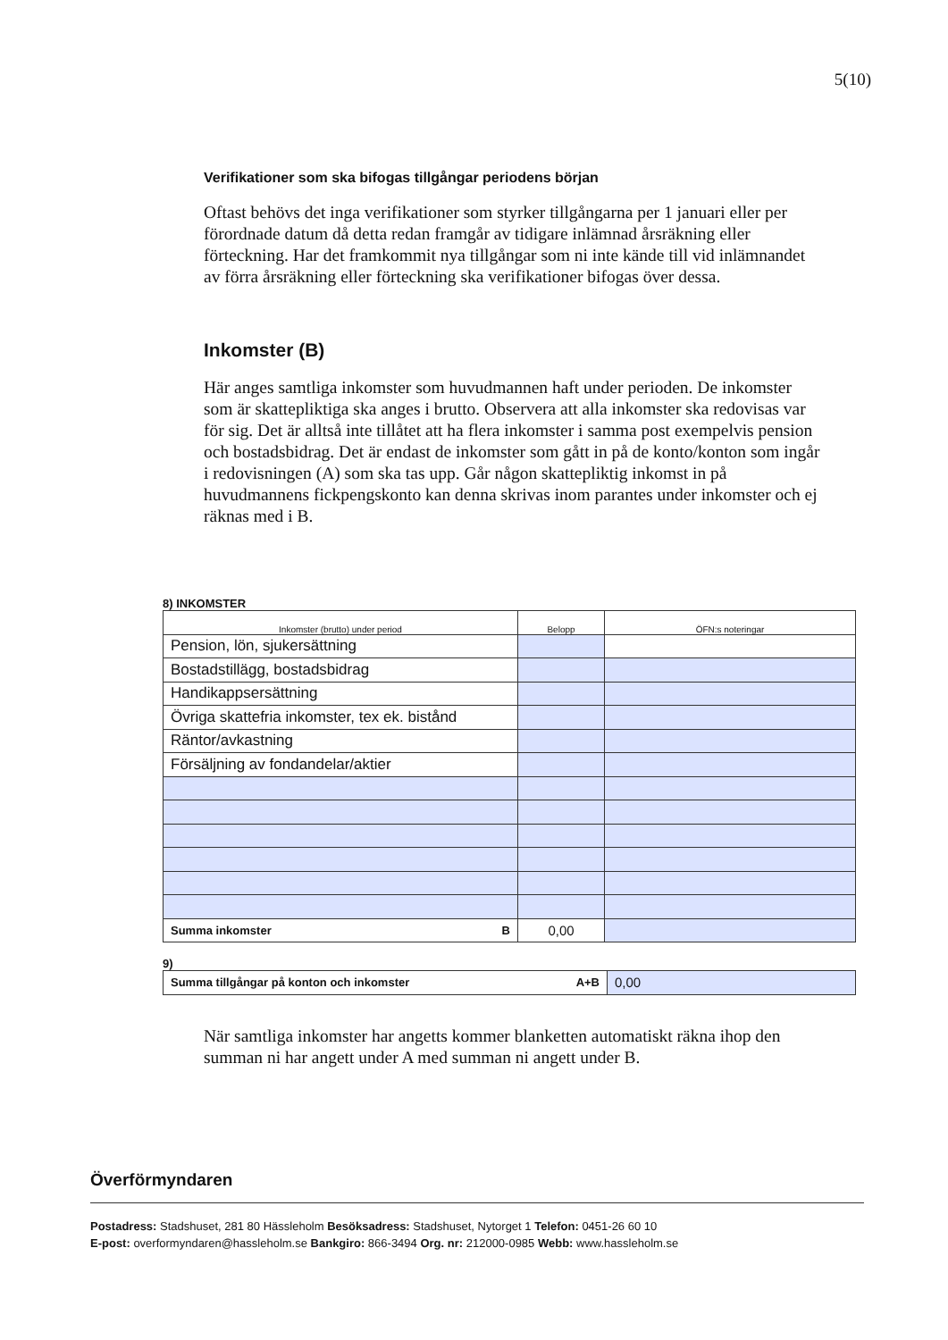5(10)
Verifikationer som ska bifogas tillgångar periodens början
Oftast behövs det inga verifikationer som styrker tillgångarna per 1 januari eller per förordnade datum då detta redan framgår av tidigare inlämnad årsräkning eller förteckning. Har det framkommit nya tillgångar som ni inte kände till vid inlämnandet av förra årsräkning eller förteckning ska verifikationer bifogas över dessa.
Inkomster (B)
Här anges samtliga inkomster som huvudmannen haft under perioden. De inkomster som är skattepliktiga ska anges i brutto. Observera att alla inkomster ska redovisas var för sig. Det är alltså inte tillåtet att ha flera inkomster i samma post exempelvis pension och bostadsbidrag. Det är endast de inkomster som gått in på de konto/konton som ingår i redovisningen (A) som ska tas upp. Går någon skattepliktig inkomst in på huvudmannens fickpengskonto kan denna skrivas inom parantes under inkomster och ej räknas med i B.
8) INKOMSTER
| Inkomster (brutto) under period | Belopp | ÖFN:s noteringar |
| --- | --- | --- |
| Pension, lön, sjukersättning | | |
| Bostadstillägg, bostadsbidrag | | |
| Handikappsersättning | | |
| Övriga skattefria inkomster, tex ek. bistånd | | |
| Räntor/avkastning | | |
| Försäljning av fondandelar/aktier | | |
| Summa inkomster B | 0,00 | |
9)
| Summa tillgångar på konton och inkomster A+B | 0,00 |
När samtliga inkomster har angetts kommer blanketten automatiskt räkna ihop den summan ni har angett under A med summan ni angett under B.
Överförmyndaren
Postadress: Stadshuset, 281 80 Hässleholm Besöksadress: Stadshuset, Nytorget 1 Telefon: 0451-26 60 10
E-post: overformyndaren@hassleholm.se Bankgiro: 866-3494 Org. nr: 212000-0985 Webb: www.hassleholm.se